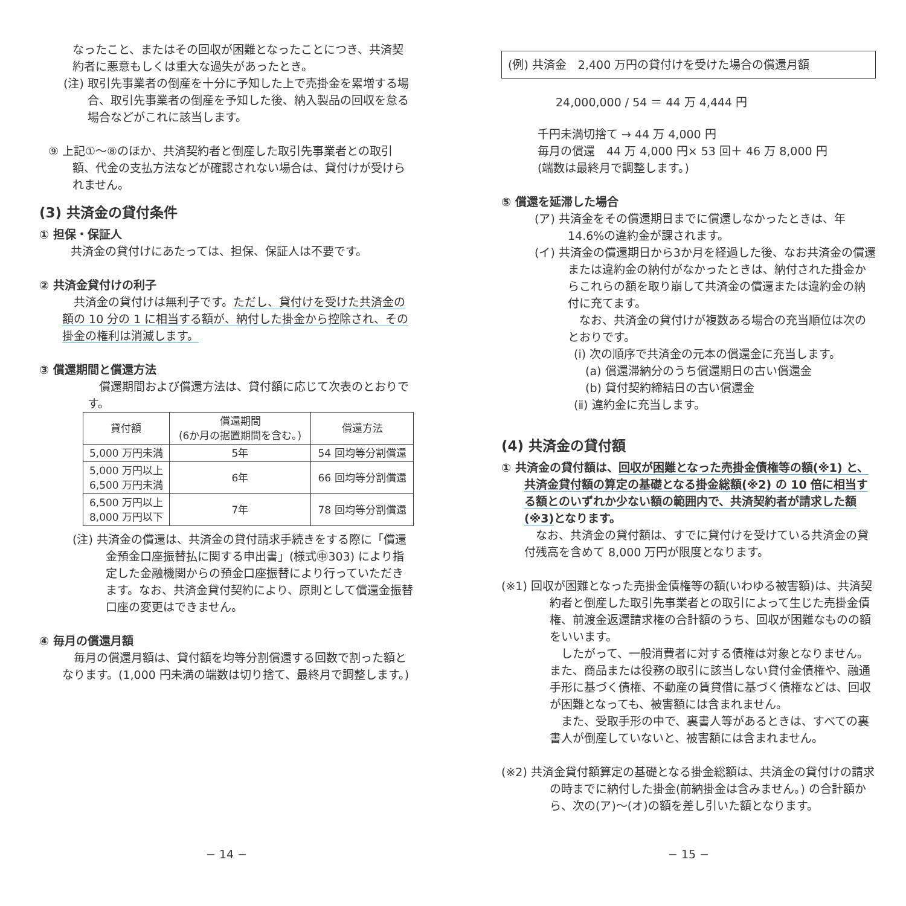なったこと、またはその回収が困難となったことにつき、共済契約者に悪意もしくは重大な過失があったとき。
(注) 取引先事業者の倒産を十分に予知した上で売掛金を累増する場合、取引先事業者の倒産を予知した後、納入製品の回収を怠る場合などがこれに該当します。
⑨ 上記①〜⑧のほか、共済契約者と倒産した取引先事業者との取引額、代金の支払方法などが確認されない場合は、貸付けが受けられません。
(3) 共済金の貸付条件
① 担保・保証人
共済金の貸付けにあたっては、担保、保証人は不要です。
② 共済金貸付けの利子
　共済金の貸付けは無利子です。ただし、貸付けを受けた共済金の額の 10 分の 1 に相当する額が、納付した掛金から控除され、その掛金の権利は消滅します。
③ 償還期間と償還方法
　償還期間および償還方法は、貸付額に応じて次表のとおりです。
| 貸付額 | 償還期間 (6か月の据置期間を含む。) | 償還方法 |
| --- | --- | --- |
| 5,000 万円未満 | 5年 | 54 回均等分割償還 |
| 5,000 万円以上 6,500 万円未満 | 6年 | 66 回均等分割償還 |
| 6,500 万円以上 8,000 万円以下 | 7年 | 78 回均等分割償還 |
(注) 共済金の償還は、共済金の貸付請求手続きをする際に「償還金預金口座振替払に関する申出書」(様式㊥303) により指定した金融機関からの預金口座振替により行っていただきます。なお、共済金貸付契約により、原則として償還金振替口座の変更はできません。
④ 毎月の償還月額
　毎月の償還月額は、貸付額を均等分割償還する回数で割った額となります。(1,000 円未満の端数は切り捨て、最終月で調整します。)
− 14 −
(例) 共済金　2,400 万円の貸付けを受けた場合の償還月額
24,000,000 / 54 ＝ 44 万 4,444 円
千円未満切捨て → 44 万 4,000 円
毎月の償還　44 万 4,000 円× 53 回＋ 46 万 8,000 円
(端数は最終月で調整します。)
⑤ 償還を延滞した場合
(ア) 共済金をその償還期日までに償還しなかったときは、年 14.6%の違約金が課されます。
(イ) 共済金の償還期日から3か月を経過した後、なお共済金の償還または違約金の納付がなかったときは、納付された掛金からこれらの額を取り崩して共済金の償還または違約金の納付に充てます。
　なお、共済金の貸付けが複数ある場合の充当順位は次のとおりです。
(ⅰ) 次の順序で共済金の元本の償還金に充当します。
　(a) 償還滞納分のうち償還期日の古い償還金
　(b) 貸付契約締結日の古い償還金
(ⅱ) 違約金に充当します。
(4) 共済金の貸付額
① 共済金の貸付額は、回収が困難となった売掛金債権等の額(※1) と、共済金貸付額の算定の基礎となる掛金総額(※2) の 10 倍に相当する額とのいずれか少ない額の範囲内で、共済契約者が請求した額(※3) となります。
　なお、共済金の貸付額は、すでに貸付けを受けている共済金の貸付残高を含めて 8,000 万円が限度となります。
(※1) 回収が困難となった売掛金債権等の額(いわゆる被害額)は、共済契約者と倒産した取引先事業者との取引によって生じた売掛金債権、前渡金返還請求権の合計額のうち、回収が困難なものの額をいいます。
　したがって、一般消費者に対する債権は対象となりません。また、商品または役務の取引に該当しない貸付金債権や、融通手形に基づく債権、不動産の賃貸借に基づく債権などは、回収が困難となっても、被害額には含まれません。
　また、受取手形の中で、裏書人等があるときは、すべての裏書人が倒産していないと、被害額には含まれません。
(※2) 共済金貸付額算定の基礎となる掛金総額は、共済金の貸付けの請求の時までに納付した掛金(前納掛金は含みません。) の合計額から、次の(ア)〜(オ)の額を差し引いた額となります。
− 15 −